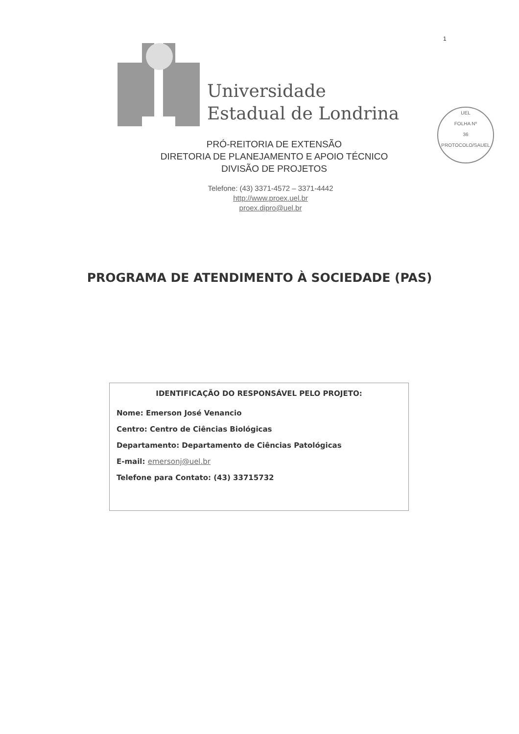1
UEL
FOLHA Nº
36
PROTOCOLO/SAUEL
Universidade
Estadual de Londrina
PRÓ-REITORIA DE EXTENSÃO
DIRETORIA DE PLANEJAMENTO E APOIO TÉCNICO
DIVISÃO DE PROJETOS
Telefone: (43) 3371-4572 – 3371-4442
http://www.proex.uel.br
proex.dipro@uel.br
PROGRAMA DE ATENDIMENTO À SOCIEDADE (PAS)
IDENTIFICAÇÃO DO RESPONSÁVEL PELO PROJETO:
Nome: Emerson José Venancio
Centro: Centro de Ciências Biológicas
Departamento: Departamento de Ciências Patológicas
E-mail: emersonj@uel.br
Telefone para Contato: (43) 33715732